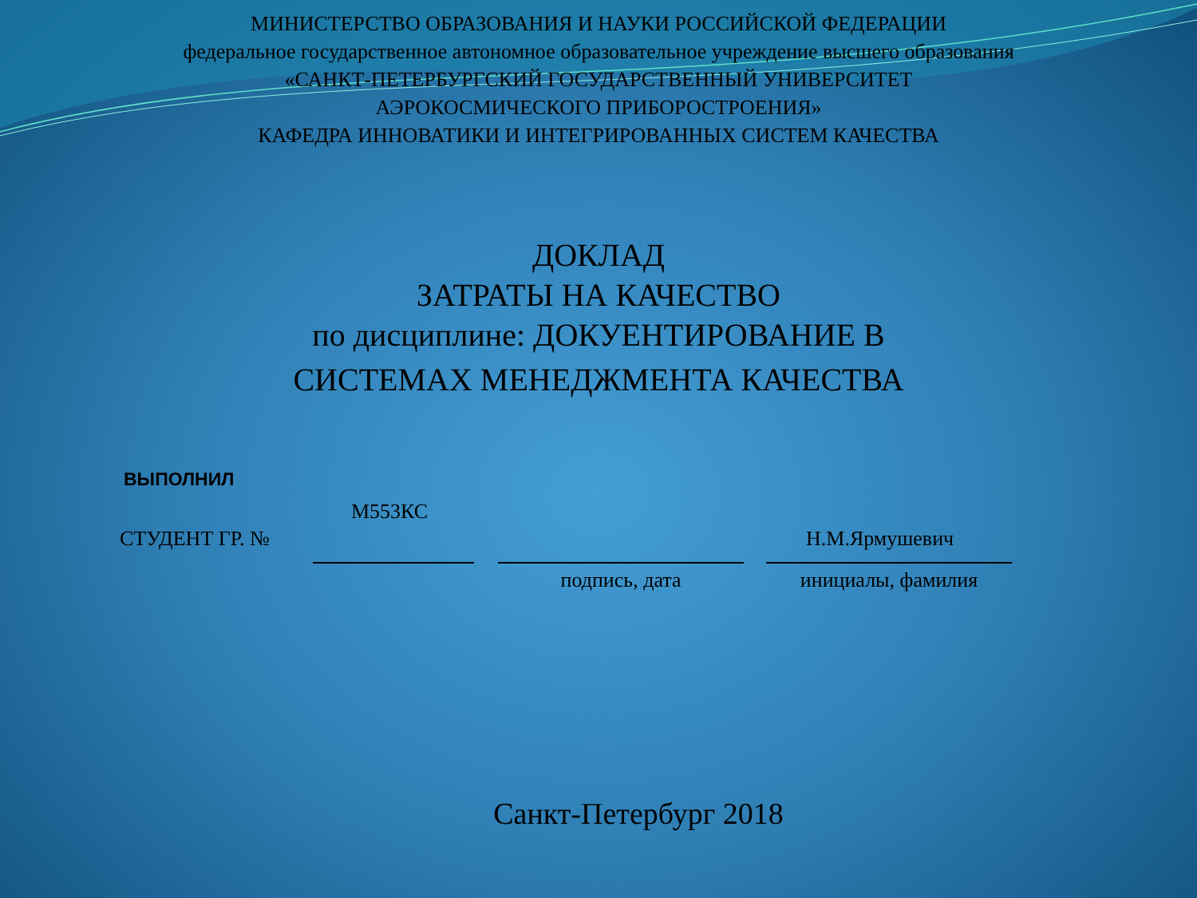МИНИСТЕРСТВО ОБРАЗОВАНИЯ И НАУКИ РОССИЙСКОЙ ФЕДЕРАЦИИ
федеральное государственное автономное образовательное учреждение высшего образования
«САНКТ-ПЕТЕРБУРГСКИЙ ГОСУДАРСТВЕННЫЙ УНИВЕРСИТЕТ
АЭРОКОСМИЧЕСКОГО ПРИБОРОСТРОЕНИЯ»
КАФЕДРА ИННОВАТИКИ И ИНТЕГРИРОВАННЫХ СИСТЕМ КАЧЕСТВА
ДОКЛАД
ЗАТРАТЫ НА КАЧЕСТВО
по дисциплине: ДОКУЕНТИРОВАНИЕ В
СИСТЕМАХ МЕНЕДЖМЕНТА КАЧЕСТВА
ВЫПОЛНИЛ
М553КС
СТУДЕНТ ГР. № Н.М.Ярмушевич
подпись, дата инициалы, фамилия
Санкт-Петербург 2018